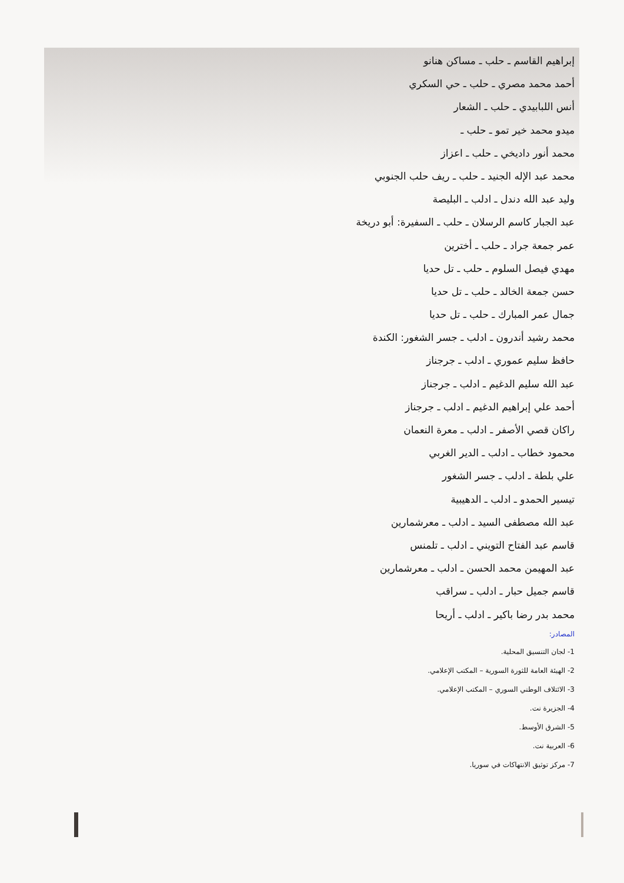إبراهيم القاسم ـ حلب ـ مساكن هنانو
أحمد محمد مصري ـ حلب ـ حي السكري
أنس اللبابيدي ـ حلب ـ الشعار
ميدو محمد خير تمو ـ حلب ـ
محمد أنور داديخي ـ حلب ـ اعزاز
محمد عبد الإله الجنيد ـ حلب ـ ريف حلب الجنوبي
وليد عبد الله دندل ـ ادلب ـ البليصة
عبد الجبار كاسم الرسلان ـ حلب ـ السفيرة: أبو دريخة
عمر جمعة جراد ـ حلب ـ أخترين
مهدي فيصل السلوم ـ حلب ـ تل حديا
حسن جمعة الخالد ـ حلب ـ تل حديا
جمال عمر المبارك ـ حلب ـ تل حديا
محمد رشيد أندرون ـ ادلب ـ جسر الشغور: الكندة
حافظ سليم عموري ـ ادلب ـ جرجناز
عبد الله سليم الدغيم ـ ادلب ـ جرجناز
أحمد علي إبراهيم الدغيم ـ ادلب ـ جرجناز
راكان قصي الأصفر ـ ادلب ـ معرة النعمان
محمود خطاب ـ ادلب ـ الدير الغربي
علي بلطة ـ ادلب ـ جسر الشغور
تيسير الحمدو ـ ادلب ـ الدهيبية
عبد الله مصطفى السيد ـ ادلب ـ معرشمارين
قاسم عبد الفتاح التويني ـ ادلب ـ تلمنس
عبد المهيمن محمد الحسن ـ ادلب ـ معرشمارين
قاسم جميل حبار ـ ادلب ـ سراقب
محمد بدر رضا باكير ـ ادلب ـ أريحا
المصادر:
1- لجان التنسيق المحلية.
2- الهيئة العامة للثورة السورية – المكتب الإعلامي.
3- الائتلاف الوطني السوري – المكتب الإعلامي.
4- الجزيرة نت.
5- الشرق الأوسط.
6- العربية نت.
7- مركز توثيق الانتهاكات في سوريا.